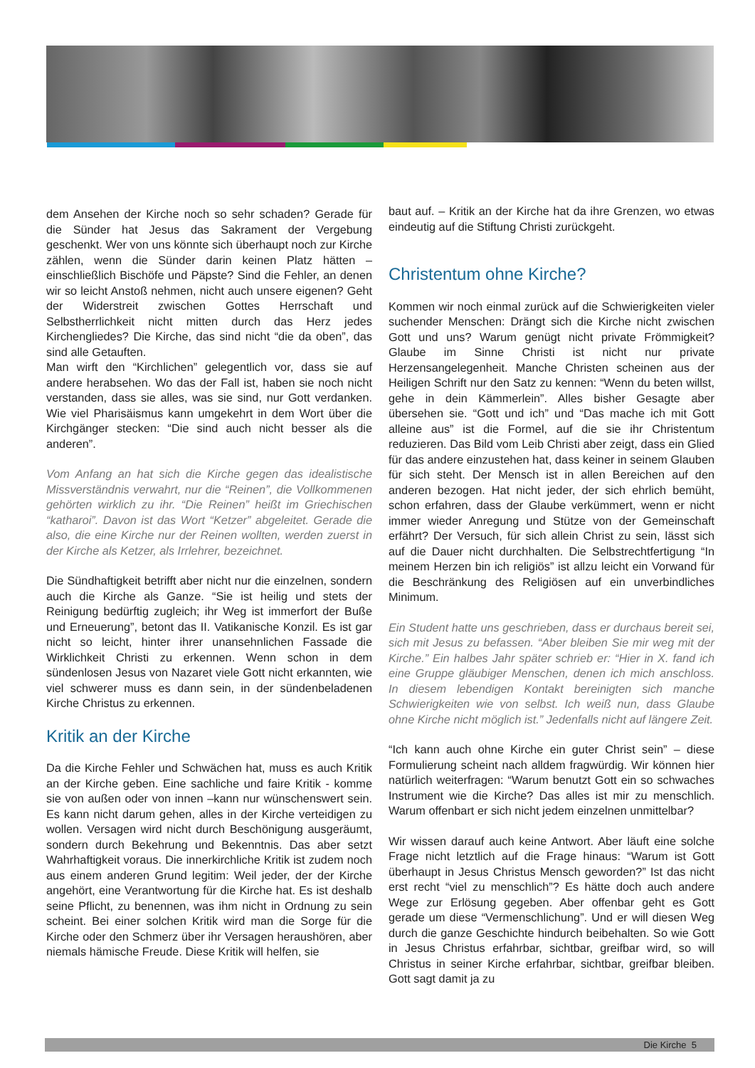dem Ansehen der Kirche noch so sehr schaden? Gerade für die Sünder hat Jesus das Sakrament der Vergebung geschenkt. Wer von uns könnte sich überhaupt noch zur Kirche zählen, wenn die Sünder darin keinen Platz hätten – einschließlich Bischöfe und Päpste? Sind die Fehler, an denen wir so leicht Anstoß nehmen, nicht auch unsere eigenen? Geht der Widerstreit zwischen Gottes Herrschaft und Selbstherrlichkeit nicht mitten durch das Herz jedes Kirchengliedes? Die Kirche, das sind nicht “die da oben”, das sind alle Getauften.
Man wirft den “Kirchlichen” gelegentlich vor, dass sie auf andere herabsehen. Wo das der Fall ist, haben sie noch nicht verstanden, dass sie alles, was sie sind, nur Gott verdanken. Wie viel Pharisäismus kann umgekehrt in dem Wort über die Kirchgänger stecken: “Die sind auch nicht besser als die anderen”.
Vom Anfang an hat sich die Kirche gegen das idealistische Missverständnis verwahrt, nur die “Reinen”, die Vollkommenen gehörten wirklich zu ihr. “Die Reinen” heißt im Griechischen “katharoi”. Davon ist das Wort “Ketzer” abgeleitet. Gerade die also, die eine Kirche nur der Reinen wollten, werden zuerst in der Kirche als Ketzer, als Irrlehrer, bezeichnet.
Die Sündhaftigkeit betrifft aber nicht nur die einzelnen, sondern auch die Kirche als Ganze. “Sie ist heilig und stets der Reinigung bedürftig zugleich; ihr Weg ist immerfort der Buße und Erneuerung”, betont das II. Vatikanische Konzil. Es ist gar nicht so leicht, hinter ihrer unansehnlichen Fassade die Wirklichkeit Christi zu erkennen. Wenn schon in dem sündenlosen Jesus von Nazaret viele Gott nicht erkannten, wie viel schwerer muss es dann sein, in der sündenbeladenen Kirche Christus zu erkennen.
Kritik an der Kirche
Da die Kirche Fehler und Schwächen hat, muss es auch Kritik an der Kirche geben. Eine sachliche und faire Kritik - komme sie von außen oder von innen –kann nur wünschenswert sein. Es kann nicht darum gehen, alles in der Kirche verteidigen zu wollen. Versagen wird nicht durch Beschönigung ausgeräumt, sondern durch Bekehrung und Bekenntnis. Das aber setzt Wahrhaftigkeit voraus. Die innerkirchliche Kritik ist zudem noch aus einem anderen Grund legitim: Weil jeder, der der Kirche angehört, eine Verantwortung für die Kirche hat. Es ist deshalb seine Pflicht, zu benennen, was ihm nicht in Ordnung zu sein scheint. Bei einer solchen Kritik wird man die Sorge für die Kirche oder den Schmerz über ihr Versagen heraushören, aber niemals hämische Freude. Diese Kritik will helfen, sie
baut auf. – Kritik an der Kirche hat da ihre Grenzen, wo etwas eindeutig auf die Stiftung Christi zurückgeht.
Christentum ohne Kirche?
Kommen wir noch einmal zurück auf die Schwierigkeiten vieler suchender Menschen: Drängt sich die Kirche nicht zwischen Gott und uns? Warum genügt nicht private Frömmigkeit? Glaube im Sinne Christi ist nicht nur private Herzensangelegenheit. Manche Christen scheinen aus der Heiligen Schrift nur den Satz zu kennen: “Wenn du beten willst, gehe in dein Kämmerlein”. Alles bisher Gesagte aber übersehen sie. “Gott und ich” und “Das mache ich mit Gott alleine aus” ist die Formel, auf die sie ihr Christentum reduzieren. Das Bild vom Leib Christi aber zeigt, dass ein Glied für das andere einzustehen hat, dass keiner in seinem Glauben für sich steht. Der Mensch ist in allen Bereichen auf den anderen bezogen. Hat nicht jeder, der sich ehrlich bemüht, schon erfahren, dass der Glaube verkümmert, wenn er nicht immer wieder Anregung und Stütze von der Gemeinschaft erfährt? Der Versuch, für sich allein Christ zu sein, lässt sich auf die Dauer nicht durchhalten. Die Selbstrechtfertigung “In meinem Herzen bin ich religiös” ist allzu leicht ein Vorwand für die Beschränkung des Religiösen auf ein unverbindliches Minimum.
Ein Student hatte uns geschrieben, dass er durchaus bereit sei, sich mit Jesus zu befassen. “Aber bleiben Sie mir weg mit der Kirche.” Ein halbes Jahr später schrieb er: “Hier in X. fand ich eine Gruppe gläubiger Menschen, denen ich mich anschloss. In diesem lebendigen Kontakt bereinigten sich manche Schwierigkeiten wie von selbst. Ich weiß nun, dass Glaube ohne Kirche nicht möglich ist.” Jedenfalls nicht auf längere Zeit.
“Ich kann auch ohne Kirche ein guter Christ sein” – diese Formulierung scheint nach alldem fragwürdig. Wir können hier natürlich weiterfragen: “Warum benutzt Gott ein so schwaches Instrument wie die Kirche? Das alles ist mir zu menschlich. Warum offenbart er sich nicht jedem einzelnen unmittelbar?
Wir wissen darauf auch keine Antwort. Aber läuft eine solche Frage nicht letztlich auf die Frage hinaus: “Warum ist Gott überhaupt in Jesus Christus Mensch geworden?” Ist das nicht erst recht “viel zu menschlich”? Es hätte doch auch andere Wege zur Erlösung gegeben. Aber offenbar geht es Gott gerade um diese “Vermenschlichung”. Und er will diesen Weg durch die ganze Geschichte hindurch beibehalten. So wie Gott in Jesus Christus erfahrbar, sichtbar, greifbar wird, so will Christus in seiner Kirche erfahrbar, sichtbar, greifbar bleiben. Gott sagt damit ja zu
Die Kirche 5